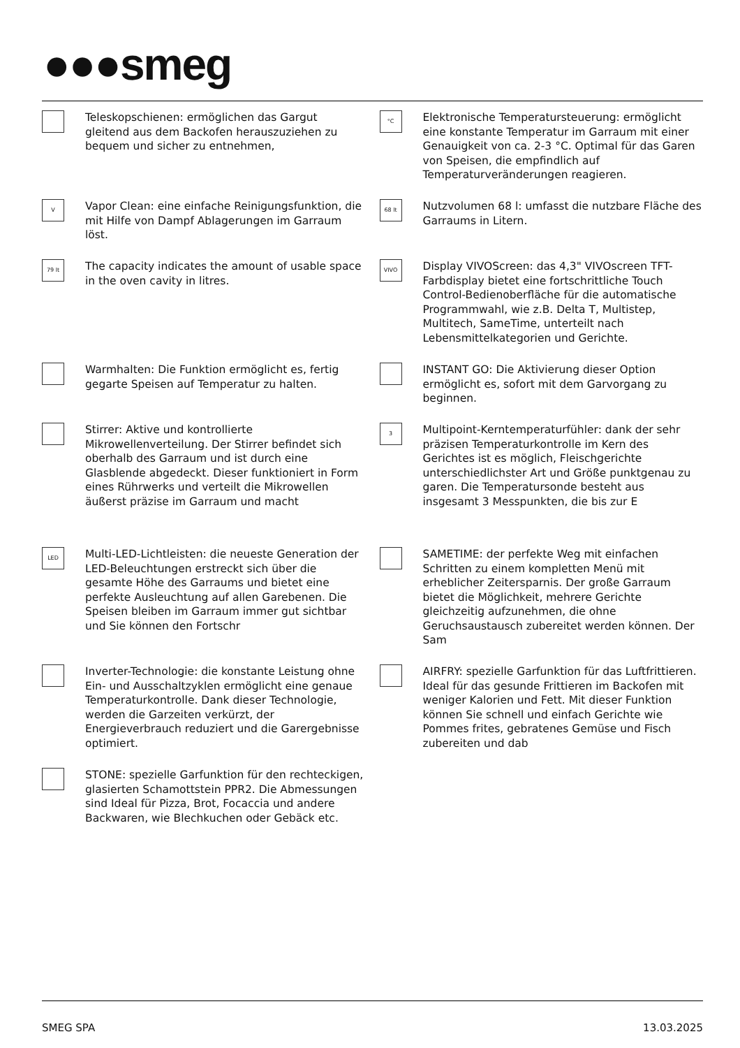●●●smeg
Teleskopschienen: ermöglichen das Gargut gleitend aus dem Backofen herauszuziehen zu bequem und sicher zu entnehmen,
V
Vapor Clean: eine einfache Reinigungsfunktion, die mit Hilfe von Dampf Ablagerungen im Garraum löst.
79 lt
The capacity indicates the amount of usable space in the oven cavity in litres.
Warmhalten: Die Funktion ermöglicht es, fertig gegarte Speisen auf Temperatur zu halten.
Stirrer: Aktive und kontrollierte Mikrowellenverteilung. Der Stirrer befindet sich oberhalb des Garraum und ist durch eine Glasblende abgedeckt. Dieser funktioniert in Form eines Rührwerks und verteilt die Mikrowellen äußerst präzise im Garraum und macht
LED
Multi-LED-Lichtleisten: die neueste Generation der LED-Beleuchtungen erstreckt sich über die gesamte Höhe des Garraums und bietet eine perfekte Ausleuchtung auf allen Garebenen. Die Speisen bleiben im Garraum immer gut sichtbar und Sie können den Fortschr
Inverter-Technologie: die konstante Leistung ohne Ein- und Ausschaltzyklen ermöglicht eine genaue Temperaturkontrolle. Dank dieser Technologie, werden die Garzeiten verkürzt, der Energieverbrauch reduziert und die Garergebnisse optimiert.
STONE: spezielle Garfunktion für den rechteckigen, glasierten Schamottstein PPR2. Die Abmessungen sind Ideal für Pizza, Brot, Focaccia und andere Backwaren, wie Blechkuchen oder Gebäck etc.
°C
Elektronische Temperatursteuerung: ermöglicht eine konstante Temperatur im Garraum mit einer Genauigkeit von ca. 2-3 °C. Optimal für das Garen von Speisen, die empfindlich auf Temperaturveränderungen reagieren.
68 lt
Nutzvolumen 68 l: umfasst die nutzbare Fläche des Garraums in Litern.
VIVO
Display VIVOScreen: das 4,3" VIVOscreen TFT-Farbdisplay bietet eine fortschrittliche Touch Control-Bedienoberfläche für die automatische Programmwahl, wie z.B. Delta T, Multistep, Multitech, SameTime, unterteilt nach Lebensmittelkategorien und Gerichte.
INSTANT GO: Die Aktivierung dieser Option ermöglicht es, sofort mit dem Garvorgang zu beginnen.
3
Multipoint-Kerntemperaturfühler: dank der sehr präzisen Temperaturkontrolle im Kern des Gerichtes ist es möglich, Fleischgerichte unterschiedlichster Art und Größe punktgenau zu garen. Die Temperatursonde besteht aus insgesamt 3 Messpunkten, die bis zur E
SAMETIME: der perfekte Weg mit einfachen Schritten zu einem kompletten Menü mit erheblicher Zeitersparnis. Der große Garraum bietet die Möglichkeit, mehrere Gerichte gleichzeitig aufzunehmen, die ohne Geruchsaustausch zubereitet werden können. Der Sam
AIRFRY: spezielle Garfunktion für das Luftfrittieren. Ideal für das gesunde Frittieren im Backofen mit weniger Kalorien und Fett. Mit dieser Funktion können Sie schnell und einfach Gerichte wie Pommes frites, gebratenes Gemüse und Fisch zubereiten und dab
SMEG SPA 13.03.2025